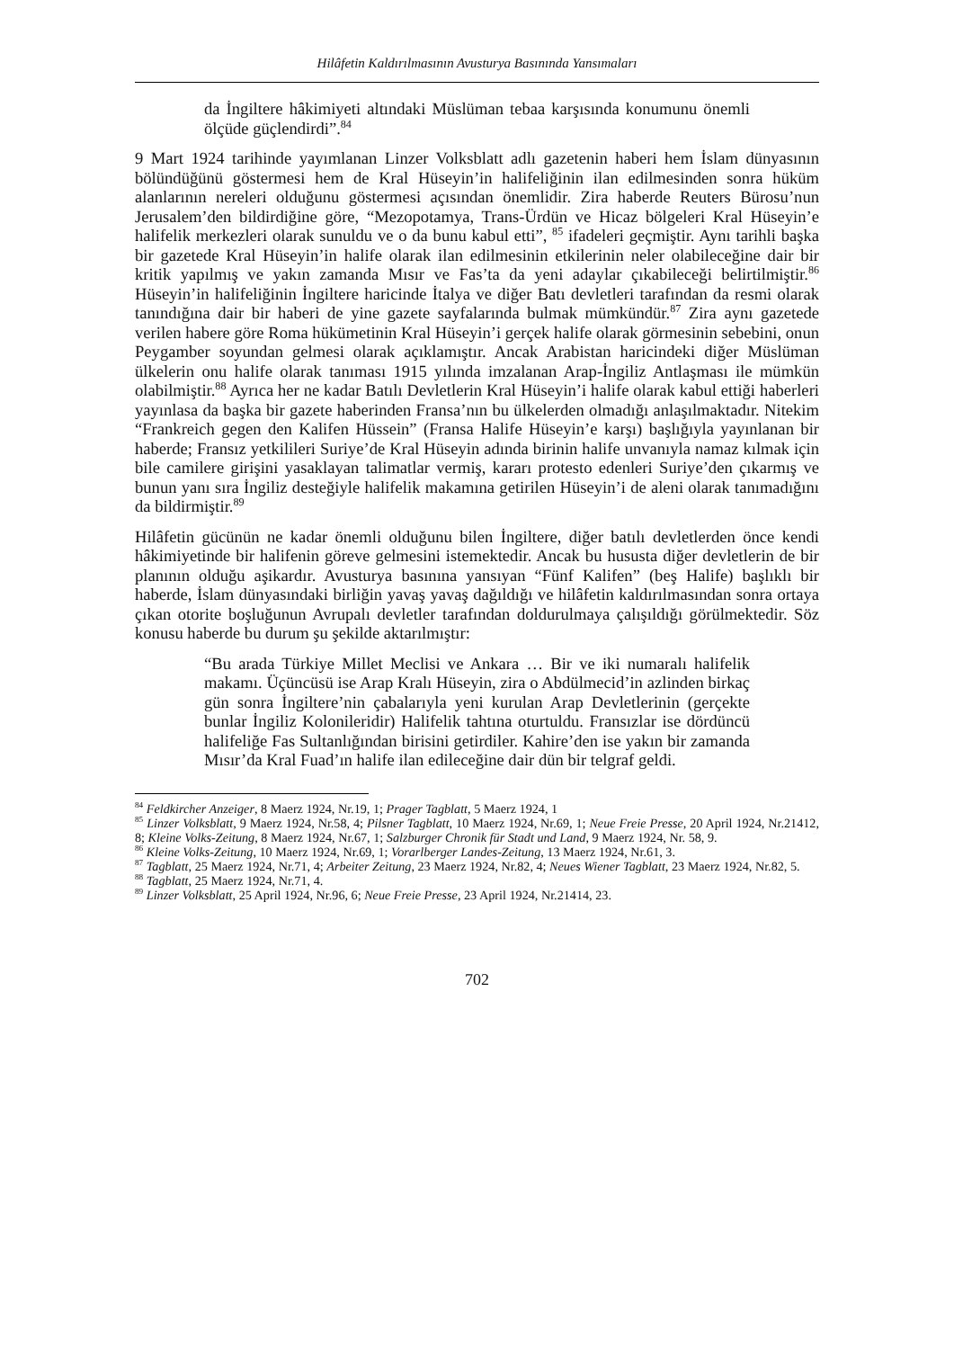Hilâfetin Kaldırılmasının Avusturya Basınında Yansımaları
da İngiltere hâkimiyeti altındaki Müslüman tebaa karşısında konumunu önemli ölçüde güçlendirdi”.<sup>84</sup>
9 Mart 1924 tarihinde yayımlanan Linzer Volksblatt adlı gazetenin haberi hem İslam dünyasının bölündüğünü göstermesi hem de Kral Hüseyin’in halifeliğinin ilan edilmesinden sonra hüküm alanlarının nereleri olduğunu göstermesi açısından önemlidir. Zira haberde Reuters Bürosu’nun Jerusalem’den bildirdiğine göre, “Mezopotamya, Trans-Ürdün ve Hicaz bölgeleri Kral Hüseyin’e halifelik merkezleri olarak sunuldu ve o da bunu kabul etti”, <sup>85</sup> ifadeleri geçmiştir. Aynı tarihli başka bir gazetede Kral Hüseyin’in halife olarak ilan edilmesinin etkilerinin neler olabileceğine dair bir kritik yapılmış ve yakın zamanda Mısır ve Fas’ta da yeni adaylar çıkabileceği belirtilmiştir.<sup>86</sup> Hüseyin’in halifeliğinin İngiltere haricinde İtalya ve diğer Batı devletleri tarafından da resmi olarak tanındığına dair bir haberi de yine gazete sayfalarında bulmak mümkündür.<sup>87</sup> Zira aynı gazetede verilen habere göre Roma hükümetinin Kral Hüseyin’i gerçek halife olarak görmesinin sebebini, onun Peygamber soyundan gelmesi olarak açıklamıştır. Ancak Arabistan haricindeki diğer Müslüman ülkelerin onu halife olarak tanıması 1915 yılında imzalanan Arap-İngiliz Antlaşması ile mümkün olabilmiştir.<sup>88</sup> Ayrıca her ne kadar Batılı Devletlerin Kral Hüseyin’i halife olarak kabul ettiği haberleri yayınlasa da başka bir gazete haberinden Fransa’nın bu ülkelerden olmadığı anlaşılmaktadır. Nitekim “Frankreich gegen den Kalifen Hüssein” (Fransa Halife Hüseyin’e karşı) başlığıyla yayınlanan bir haberde; Fransız yetkilileri Suriye’de Kral Hüseyin adında birinin halife unvanıyla namaz kılmak için bile camilere girişini yasaklayan talimatlar vermiş, kararı protesto edenleri Suriye’den çıkarmış ve bunun yanı sıra İngiliz desteğiyle halifelik makamına getirilen Hüseyin’i de aleni olarak tanımadığını da bildirmiştir.<sup>89</sup>
Hilâfetin gücünün ne kadar önemli olduğunu bilen İngiltere, diğer batılı devletlerden önce kendi hâkimiyetinde bir halifenin göreve gelmesini istemektedir. Ancak bu hususta diğer devletlerin de bir planının olduğu aşikardır. Avusturya basınına yansıyan “Fünf Kalifen” (beş Halife) başlıklı bir haberde, İslam dünyasındaki birliğin yavaş yavaş dağıldığı ve hilâfetin kaldırılmasından sonra ortaya çıkan otorite boşluğunun Avrupalı devletler tarafından doldurulmaya çalışıldığı görülmektedir. Söz konusu haberde bu durum şu şekilde aktarılmıştır:
“Bu arada Türkiye Millet Meclisi ve Ankara … Bir ve iki numaralı halifelik makamı. Üçüncüsü ise Arap Kralı Hüseyin, zira o Abdülmecid’in azlinden birkaç gün sonra İngiltere’nin çabalarıyla yeni kurulan Arap Devletlerinin (gerçekte bunlar İngiliz Kolonileridir) Halifelik tahtına oturtuldu. Fransızlar ise dördüncü halifeliğe Fas Sultanlığından birisini getirdiler. Kahire’den ise yakın bir zamanda Mısır’da Kral Fuad’ın halife ilan edileceğine dair dün bir telgraf geldi.
<sup>84</sup> Feldkircher Anzeiger, 8 Maerz 1924, Nr.19, 1; Prager Tagblatt, 5 Maerz 1924, 1
<sup>85</sup> Linzer Volksblatt, 9 Maerz 1924, Nr.58, 4; Pilsner Tagblatt, 10 Maerz 1924, Nr.69, 1; Neue Freie Presse, 20 April 1924, Nr.21412, 8; Kleine Volks-Zeitung, 8 Maerz 1924, Nr.67, 1; Salzburger Chronik für Stadt und Land, 9 Maerz 1924, Nr. 58, 9.
<sup>86</sup> Kleine Volks-Zeitung, 10 Maerz 1924, Nr.69, 1; Vorarlberger Landes-Zeitung, 13 Maerz 1924, Nr.61, 3.
<sup>87</sup> Tagblatt, 25 Maerz 1924, Nr.71, 4; Arbeiter Zeitung, 23 Maerz 1924, Nr.82, 4; Neues Wiener Tagblatt, 23 Maerz 1924, Nr.82, 5.
<sup>88</sup> Tagblatt, 25 Maerz 1924, Nr.71, 4.
<sup>89</sup> Linzer Volksblatt, 25 April 1924, Nr.96, 6; Neue Freie Presse, 23 April 1924, Nr.21414, 23.
702